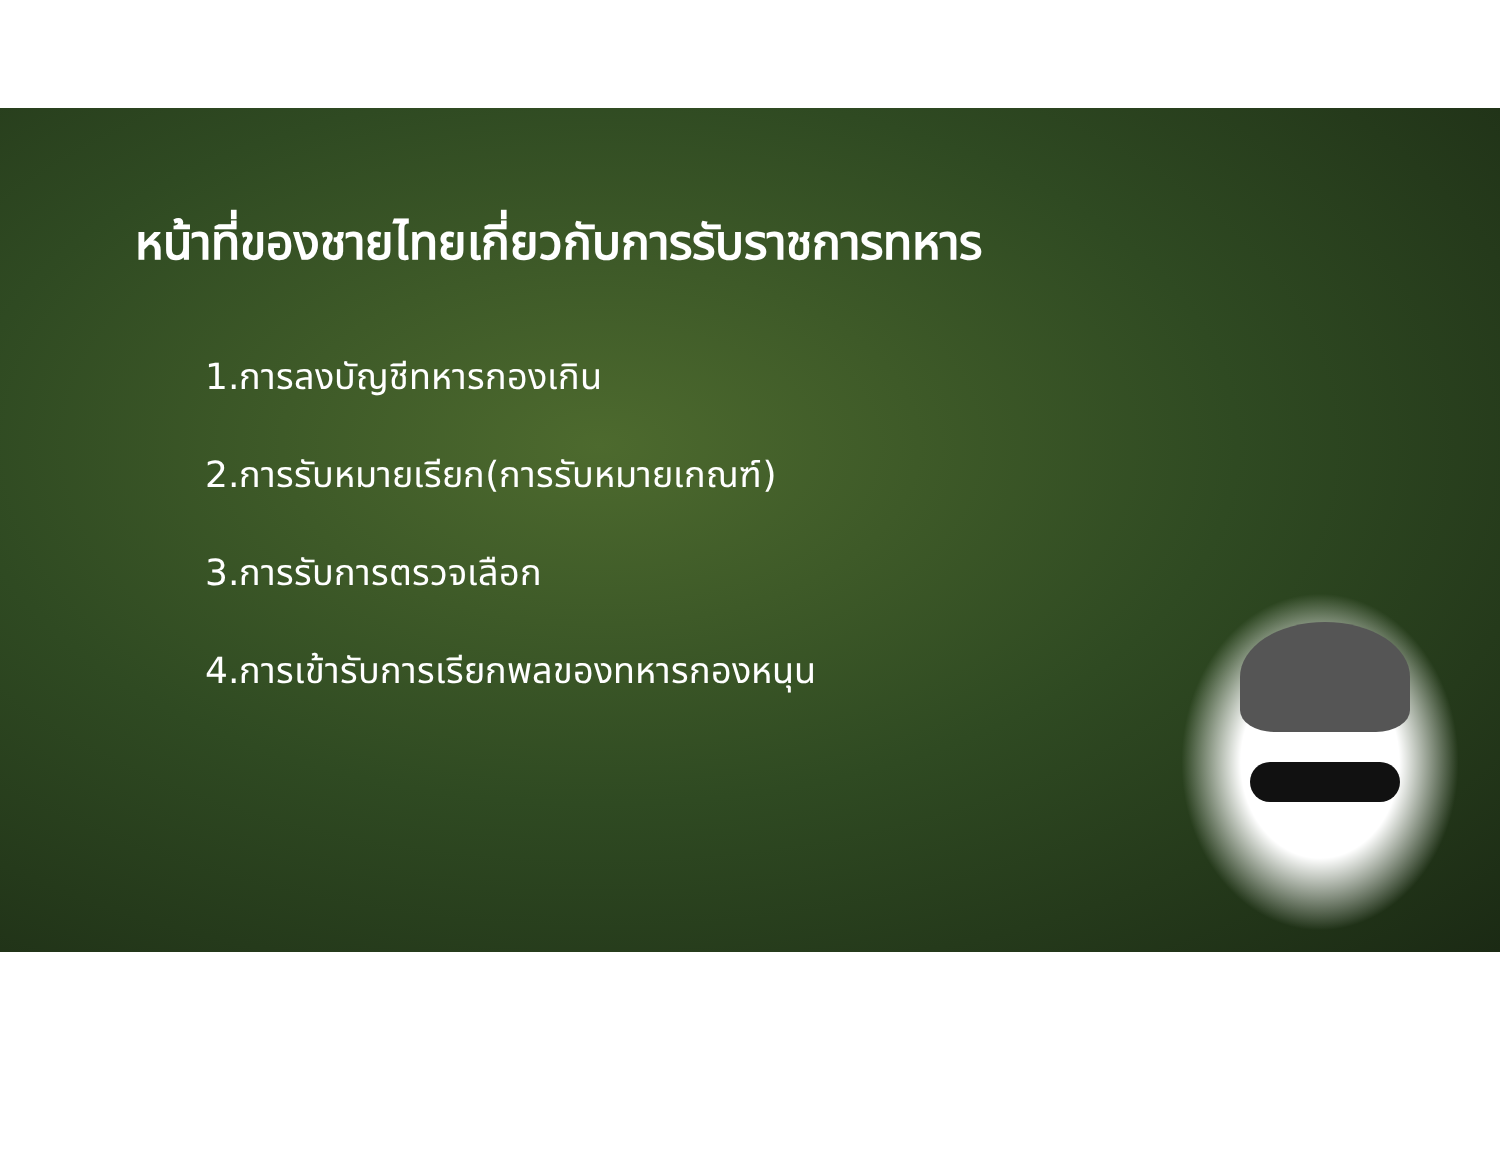หน้าที่ของชายไทยเกี่ยวกับการรับราชการทหาร
1.การลงบัญชีทหารกองเกิน
2.การรับหมายเรียก(การรับหมายเกณฑ์)
3.การรับการตรวจเลือก
4.การเข้ารับการเรียกพลของทหารกองหนุน